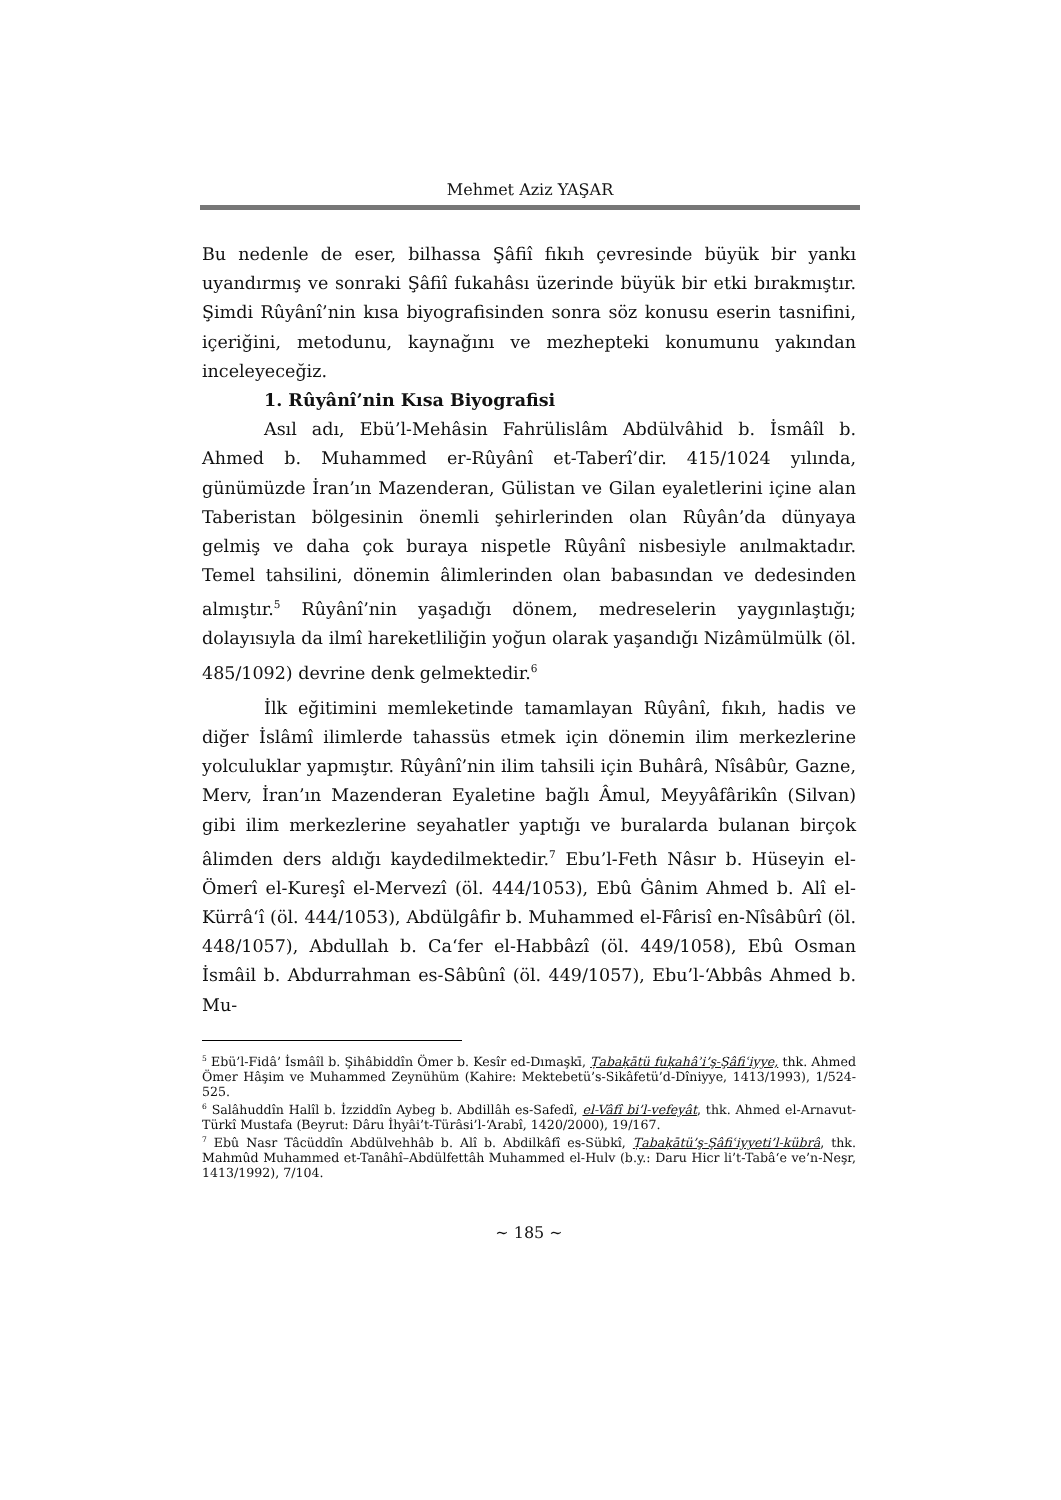Mehmet Aziz YAŞAR
Bu nedenle de eser, bilhassa Şâfiî fıkıh çevresinde büyük bir yankı uyandırmış ve sonraki Şâfiî fukahâsı üzerinde büyük bir etki bırakmıştır. Şimdi Rûyânî’nin kısa biyografisinden sonra söz konusu eserin tasnifini, içeriğini, metodunu, kaynağını ve mezhepteki konumunu yakından inceleyeceğiz.
1. Rûyânî’nin Kısa Biyografisi
Asıl adı, Ebü’l-Mehâsin Fahrülislâm Abdülvâhid b. İsmâîl b. Ahmed b. Muhammed er-Rûyânî et-Taberî’dir. 415/1024 yılında, günümüzde İran’ın Mazenderan, Gülistan ve Gilan eyaletlerini içine alan Taberistan bölgesinin önemli şehirlerinden olan Rûyân’da dünyaya gelmiş ve daha çok buraya nispetle Rûyânî nisbesiyle anılmaktadır. Temel tahsilini, dönemin âlimlerinden olan babasından ve dedesinden almıştır.<sup>5</sup> Rûyânî’nin yaşadığı dönem, medreselerin yaygınlaştığı; dolayısıyla da ilmî hareketliliğin yoğun olarak yaşandığı Nizâmülmülk (öl. 485/1092) devrine denk gelmektedir.<sup>6</sup>
İlk eğitimini memleketinde tamamlayan Rûyânî, fıkıh, hadis ve diğer İslâmî ilimlerde tahassüs etmek için dönemin ilim merkezlerine yolculuklar yapmıştır. Rûyânî’nin ilim tahsili için Buhârâ, Nîsâbûr, Gazne, Merv, İran’ın Mazenderan Eyaletine bağlı Âmul, Meyyâfârikîn (Silvan) gibi ilim merkezlerine seyahatler yaptığı ve buralarda bulanan birçok âlimden ders aldığı kaydedilmektedir.<sup>7</sup> Ebu’l-Feth Nâsır b. Hüseyin el-Ömerî el-Kureşî el-Mervezî (öl. 444/1053), Ebû Ġânim Ahmed b. Alî el-Kürrâ‘î (öl. 444/1053), Abdülgâfir b. Muhammed el-Fârisî en-Nîsâbûrî (öl. 448/1057), Abdullah b. Ca‘fer el-Habbâzî (öl. 449/1058), Ebû Osman İsmâil b. Abdurrahman es-Sâbûnî (öl. 449/1057), Ebu’l-‘Abbâs Ahmed b. Mu-
<sup>5</sup> Ebü’l-Fidâ’ İsmâîl b. Şihâbiddîn Ömer b. Kesîr ed-Dımaşkī, Ṭabaḳātü fuḳahâʾi’ş-Şâfiʿiyye, thk. Ahmed Ömer Hâşim ve Muhammed Zeynühüm (Kahire: Mektebetü’s-Sikâfetü’d-Dîniyye, 1413/1993), 1/524-525.
<sup>6</sup> Salâhuddîn Halîl b. İzziddîn Aybeg b. Abdillâh es-Safedî, el-Vâfî bi’l-vefeyât, thk. Ahmed el-Arnavut-Türkî Mustafa (Beyrut: Dâru İhyâi’t-Türâsi’l-‘Arabî, 1420/2000), 19/167.
<sup>7</sup> Ebû Nasr Tâcüddîn Abdülvehhâb b. Alî b. Abdilkâfî es-Sübkî, Ṭabaḳātü’ş-Şâfiʿiyyeti’l-kübrâ, thk. Mahmûd Muhammed et-Tanâhî–Abdülfettâh Muhammed el-Hulv (b.y.: Daru Hicr li’t-Tabâ‘e ve’n-Neşr, 1413/1992), 7/104.
~ 185 ~